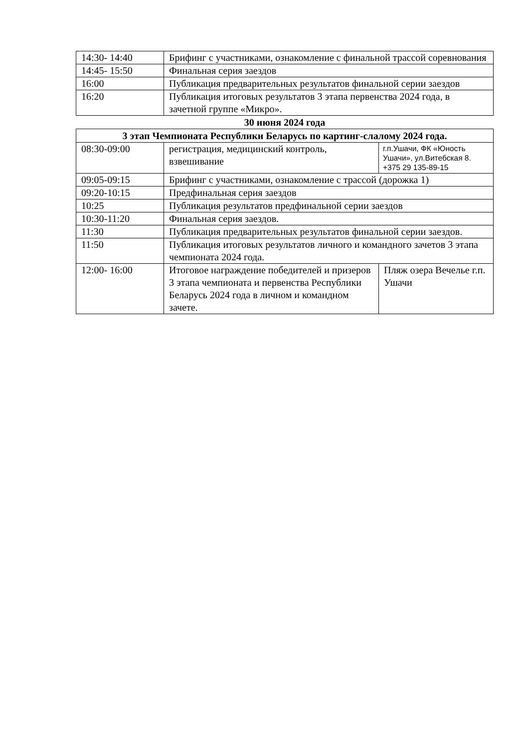| 14:30- 14:40 | Брифинг с участниками, ознакомление с финальной трассой соревнования |
| 14:45- 15:50 | Финальная серия заездов |
| 16:00 | Публикация предварительных результатов финальной серии заездов |
| 16:20 | Публикация итоговых результатов 3 этапа первенства 2024 года, в зачетной группе «Микро». |
30 июня 2024 года
| 3 этап Чемпионата Республики Беларусь по картинг-слалому 2024 года. | | |
| 08:30-09:00 | регистрация, медицинский контроль, взвешивание | г.п.Ушачи, ФК «Юность Ушачи», ул.Витебская 8. +375 29 135-89-15 |
| 09:05-09:15 | Брифинг с участниками, ознакомление с трассой (дорожка 1) | |
| 09:20-10:15 | Предфинальная серия заездов | |
| 10:25 | Публикация результатов предфинальной серии заездов | |
| 10:30-11:20 | Финальная серия заездов. | |
| 11:30 | Публикация предварительных результатов финальной серии заездов. | |
| 11:50 | Публикация итоговых результатов личного и командного зачетов 3 этапа чемпионата 2024 года. | |
| 12:00- 16:00 | Итоговое награждение победителей и призеров 3 этапа чемпионата и первенства Республики Беларусь 2024 года в личном и командном зачете. | Пляж озера Вечелье г.п. Ушачи |